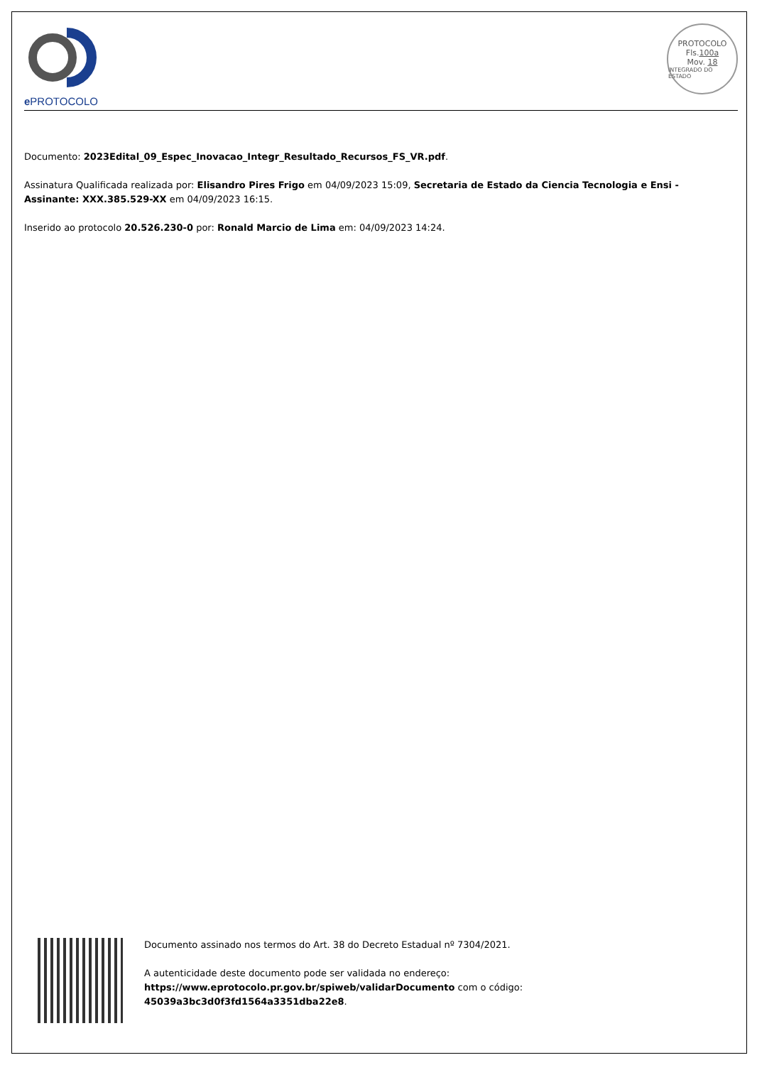e PROTOCOLO
PROTOCOLO
Fls.100a
Mov. 18
INTEGRADO DO ESTADO
Documento: 2023Edital_09_Espec_Inovacao_Integr_Resultado_Recursos_FS_VR.pdf.
Assinatura Qualificada realizada por: Elisandro Pires Frigo em 04/09/2023 15:09, Secretaria de Estado da Ciencia Tecnologia e Ensi - Assinante: XXX.385.529-XX em 04/09/2023 16:15.
Inserido ao protocolo 20.526.230-0 por: Ronald Marcio de Lima em: 04/09/2023 14:24.
Documento assinado nos termos do Art. 38 do Decreto Estadual nº 7304/2021.
A autenticidade deste documento pode ser validada no endereço:
https://www.eprotocolo.pr.gov.br/spiweb/validarDocumento com o código:
45039a3bc3d0f3fd1564a3351dba22e8.